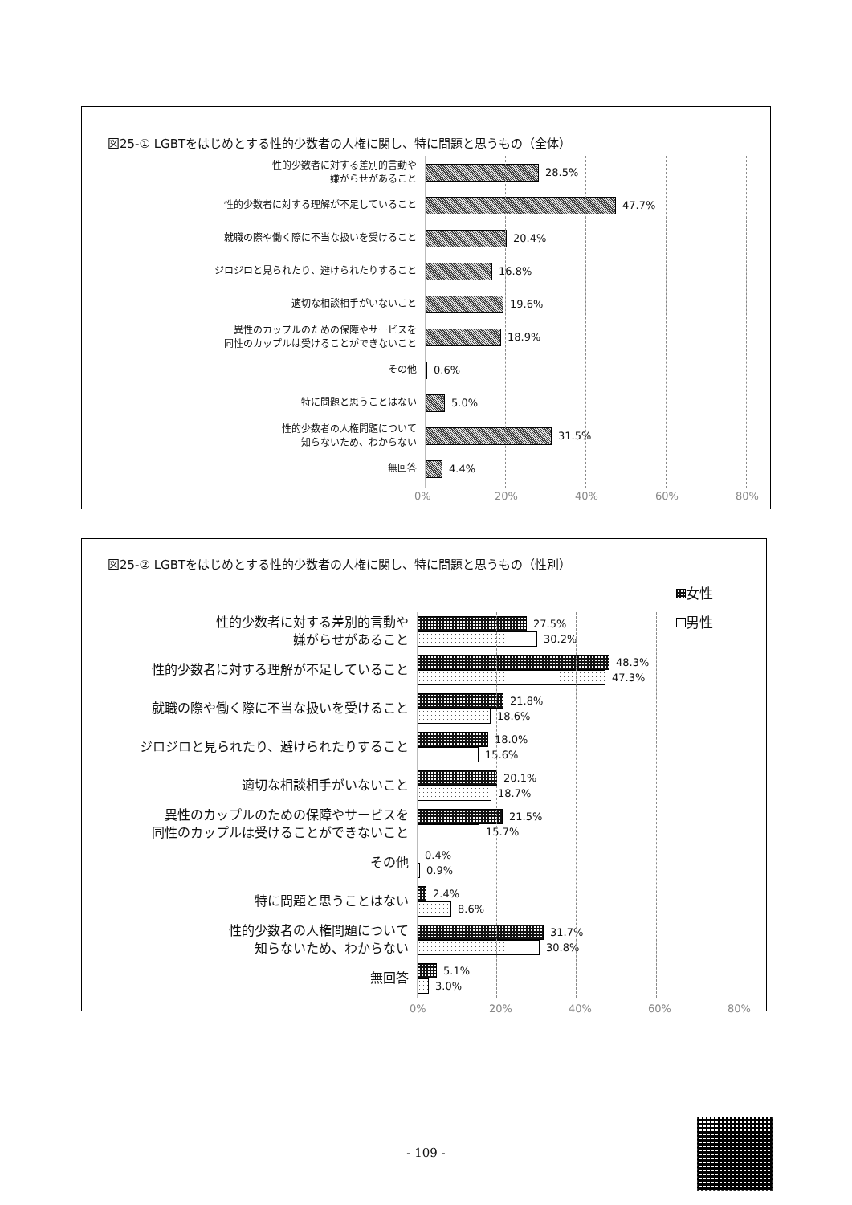図25-① LGBTをはじめとする性的少数者の人権に関し、特に問題と思うもの（全体）
性的少数者に対する差別的言動や
嫌がらせがあること
28.5%
性的少数者に対する理解が不足していること
47.7%
就職の際や働く際に不当な扱いを受けること
20.4%
ジロジロと見られたり、避けられたりすること
16.8%
適切な相談相手がいないこと
19.6%
異性のカップルのための保障やサービスを
同性のカップルは受けることができないこと
18.9%
その他
0.6%
特に問題と思うことはない
5.0%
性的少数者の人権問題について
知らないため、わからない
31.5%
無回答
4.4%
0% 20% 40% 60% 80%
図25-② LGBTをはじめとする性的少数者の人権に関し、特に問題と思うもの（性別）
女性
男性
性的少数者に対する差別的言動や
嫌がらせがあること
27.5%
30.2%
性的少数者に対する理解が不足していること
48.3%
47.3%
就職の際や働く際に不当な扱いを受けること
21.8%
18.6%
ジロジロと見られたり、避けられたりすること
18.0%
15.6%
適切な相談相手がいないこと
20.1%
18.7%
異性のカップルのための保障やサービスを
同性のカップルは受けることができないこと
21.5%
15.7%
その他
0.4%
0.9%
特に問題と思うことはない
2.4%
8.6%
性的少数者の人権問題について
知らないため、わからない
31.7%
30.8%
無回答
5.1%
3.0%
0% 20% 40% 60% 80%
- 109 -